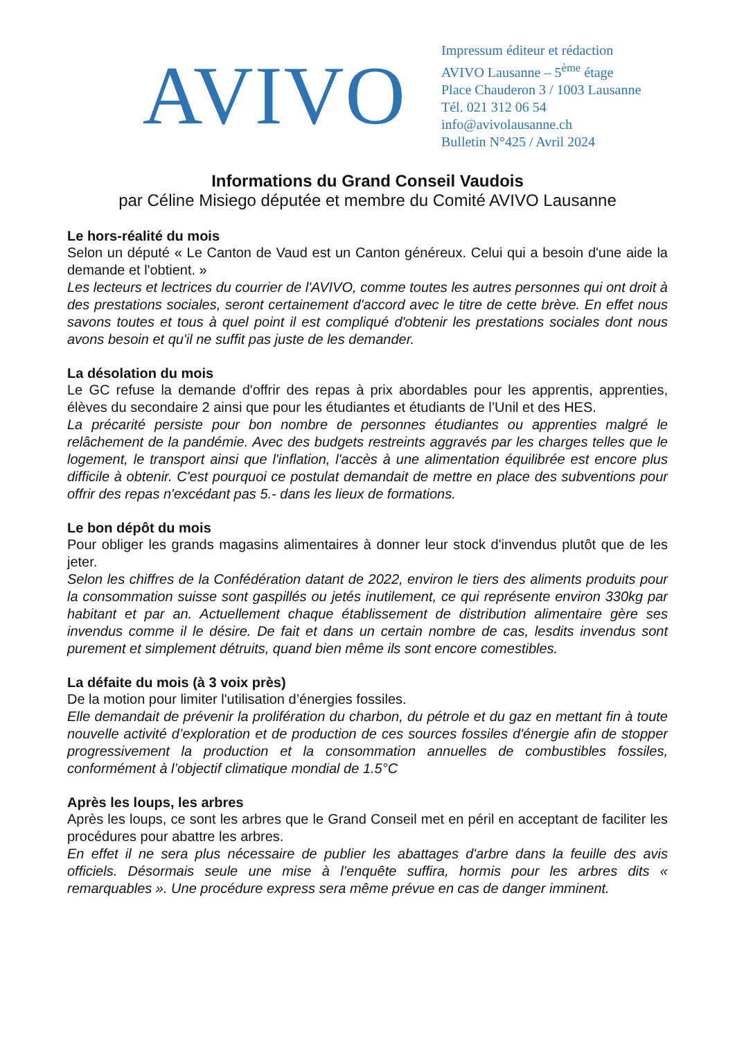AVIVO
Impressum éditeur et rédaction
AVIVO Lausanne – 5<sup>ème</sup> étage
Place Chauderon 3 / 1003 Lausanne
Tél. 021 312 06 54
info@avivolausanne.ch
Bulletin N°425 / Avril 2024
Informations du Grand Conseil Vaudois
par Céline Misiego députée et membre du Comité AVIVO Lausanne
Le hors-réalité du mois
Selon un député « Le Canton de Vaud est un Canton généreux. Celui qui a besoin d'une aide la demande et l'obtient. »
Les lecteurs et lectrices du courrier de l'AVIVO, comme toutes les autres personnes qui ont droit à des prestations sociales, seront certainement d'accord avec le titre de cette brève. En effet nous savons toutes et tous à quel point il est compliqué d'obtenir les prestations sociales dont nous avons besoin et qu'il ne suffit pas juste de les demander.
La désolation du mois
Le GC refuse la demande d'offrir des repas à prix abordables pour les apprentis, apprenties, élèves du secondaire 2 ainsi que pour les étudiantes et étudiants de l’Unil et des HES.
La précarité persiste pour bon nombre de personnes étudiantes ou apprenties malgré le relâchement de la pandémie. Avec des budgets restreints aggravés par les charges telles que le logement, le transport ainsi que l'inflation, l'accès à une alimentation équilibrée est encore plus difficile à obtenir. C'est pourquoi ce postulat demandait de mettre en place des subventions pour offrir des repas n'excédant pas 5.- dans les lieux de formations.
Le bon dépôt du mois
Pour obliger les grands magasins alimentaires à donner leur stock d'invendus plutôt que de les jeter.
Selon les chiffres de la Confédération datant de 2022, environ le tiers des aliments produits pour la consommation suisse sont gaspillés ou jetés inutilement, ce qui représente environ 330kg par habitant et par an. Actuellement chaque établissement de distribution alimentaire gère ses invendus comme il le désire. De fait et dans un certain nombre de cas, lesdits invendus sont purement et simplement détruits, quand bien même ils sont encore comestibles.
La défaite du mois (à 3 voix près)
De la motion pour limiter l'utilisation d’énergies fossiles.
Elle demandait de prévenir la prolifération du charbon, du pétrole et du gaz en mettant fin à toute nouvelle activité d’exploration et de production de ces sources fossiles d'énergie afin de stopper progressivement la production et la consommation annuelles de combustibles fossiles, conformément à l’objectif climatique mondial de 1.5°C
Après les loups, les arbres
Après les loups, ce sont les arbres que le Grand Conseil met en péril en acceptant de faciliter les procédures pour abattre les arbres.
En effet il ne sera plus nécessaire de publier les abattages d'arbre dans la feuille des avis officiels. Désormais seule une mise à l’enquête suffira, hormis pour les arbres dits « remarquables ». Une procédure express sera même prévue en cas de danger imminent.